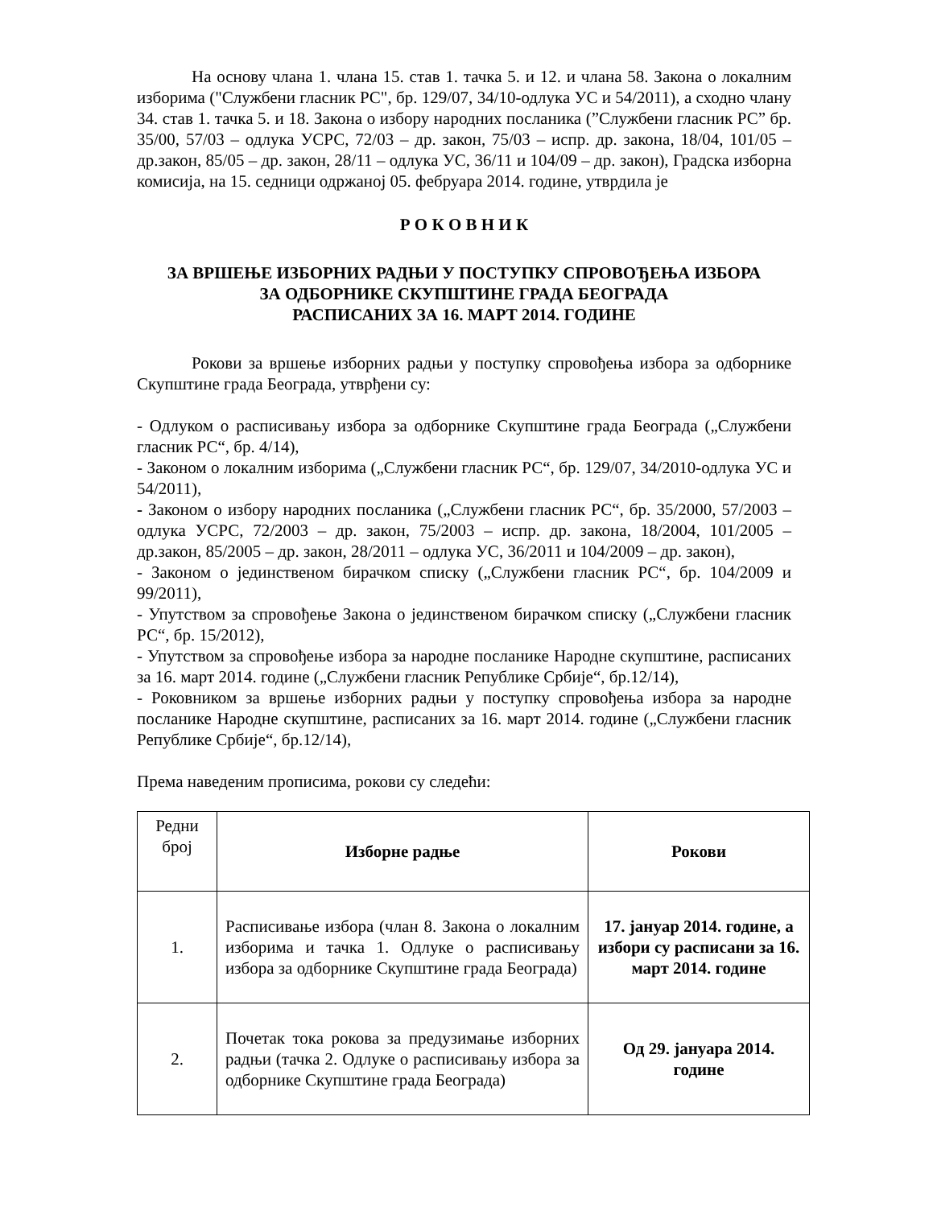На основу члана 1. члана 15. став 1. тачка 5. и 12. и члана 58. Закона о локалним изборима ("Службени гласник РС", бр. 129/07, 34/10-одлука УС и 54/2011), а сходно члану 34. став 1. тачка 5. и 18. Закона о избору народних посланика (”Службени гласник РС” бр. 35/00, 57/03 – одлука УСРС, 72/03 – др. закон, 75/03 – испр. др. закона, 18/04, 101/05 – др.закон, 85/05 – др. закон, 28/11 – одлука УС, 36/11 и 104/09 – др. закон), Градска изборна комисија, на 15. седници одржаној 05. фебруара 2014. године, утврдила је
Р О К О В Н И К
ЗА ВРШЕЊЕ ИЗБОРНИХ РАДЊИ У ПОСТУПКУ СПРОВОЂЕЊА ИЗБОРА
ЗА ОДБОРНИКЕ СКУПШТИНЕ ГРАДА БЕОГРАДА
РАСПИСАНИХ ЗА 16. МАРТ 2014. ГОДИНЕ
Рокови за вршење изборних радњи у поступку спровођења избора за одборнике Скупштине града Београда, утврђени су:
- Одлуком о расписивању избора за одборнике Скупштине града Београда („Службени гласник РС“, бр. 4/14),
- Законом о локалним изборима („Службени гласник РС“, бр. 129/07, 34/2010-одлука УС и 54/2011),
- Законом о избору народних посланика („Службени гласник РС“, бр. 35/2000, 57/2003 – одлука УСРС, 72/2003 – др. закон, 75/2003 – испр. др. закона, 18/2004, 101/2005 – др.закон, 85/2005 – др. закон, 28/2011 – одлука УС, 36/2011 и 104/2009 – др. закон),
- Законом о јединственом бирачком списку („Службени гласник РС“, бр. 104/2009 и 99/2011),
- Упутством за спровођење Закона о јединственом бирачком списку („Службени гласник РС“, бр. 15/2012),
- Упутством за спровођење избора за народне посланике Народне скупштине, расписаних за 16. март 2014. године („Службени гласник Републике Србије“, бр.12/14),
- Роковником за вршење изборних радњи у поступку спровођења избора за народне посланике Народне скупштине, расписаних за 16. март 2014. године („Службени гласник Републике Србије“, бр.12/14),
Према наведеним прописима, рокови су следећи:
| Редни број | Изборне радње | Рокови |
| --- | --- | --- |
| 1. | Расписивање избора (члан 8. Закона о локалним изборима и тачка 1. Одлуке о расписивању избора за одборнике Скупштине града Београда) | 17. јануар 2014. године, а избори су расписани за 16. март 2014. године |
| 2. | Почетак тока рокова за предузимање изборних радњи (тачка 2. Одлуке о расписивању избора за одборнике Скупштине града Београда) | Од 29. јануара 2014. године |